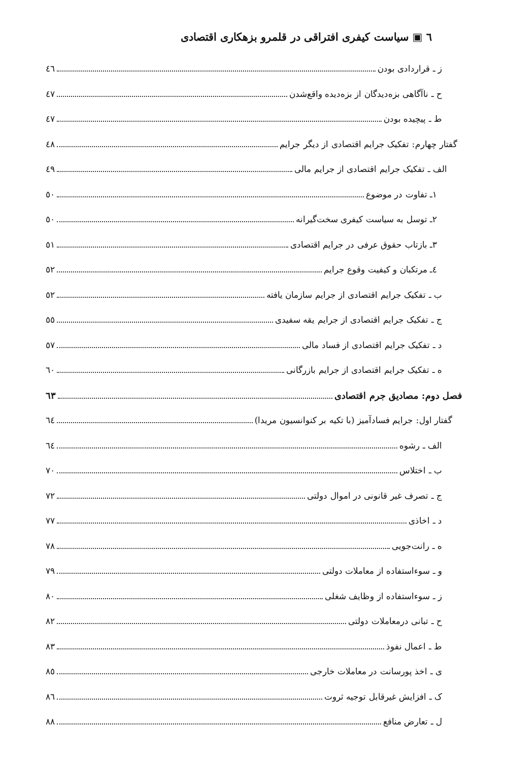٦ ▣ سیاست کیفری افتراقی در قلمرو بزهکاری اقتصادی
ز ـ قراردادی بودن ٤٦
ح ـ ناآگاهی بزه‌دیدگان از بزه‌دیده واقع‌شدن ٤٧
ط ـ پیچیده بودن ٤٧
گفتار چهارم: تفکیک جرایم اقتصادی از دیگر جرایم ٤٨
الف ـ تفکیک جرایم اقتصادی از جرایم مالی ٤٩
١ـ تفاوت در موضوع ٥٠
٢ـ توسل به سیاست کیفری سخت‌گیرانه ٥٠
٣ـ بازتاب حقوق عرفی در جرایم اقتصادی ٥١
٤ـ مرتکبان و کیفیت وقوع جرایم ٥٢
ب ـ تفکیک جرایم اقتصادی از جرایم سازمان یافته ٥٢
ج ـ تفکیک جرایم اقتصادی از جرایم یقه سفیدی ٥٥
د ـ تفکیک جرایم اقتصادی از فساد مالی ٥٧
ه ـ تفکیک جرایم اقتصادی از جرایم بازرگانی ٦٠
فصل دوم: مصادیق جرم اقتصادی ٦٣
گفتار اول: جرایم فسادآمیز (با تکیه بر کنوانسیون مریدا) ٦٤
الف ـ رشوه ٦٤
ب ـ اختلاس ٧٠
ج ـ تصرف غیر قانونی در اموال دولتی ٧٢
د ـ اخاذی ٧٧
ه ـ رانت‌جویی ٧٨
و ـ سوءاستفاده از معاملات دولتی ٧٩
ز ـ سوءاستفاده از وظایف شغلی ٨٠
ح ـ تبانی درمعاملات دولتی ٨٢
ط ـ اعمال نفوذ ٨٣
ی ـ اخذ پورسانت در معاملات خارجی ٨٥
ک ـ افزایش غیرقابل توجیه ثروت ٨٦
ل ـ تعارض منافع ٨٨